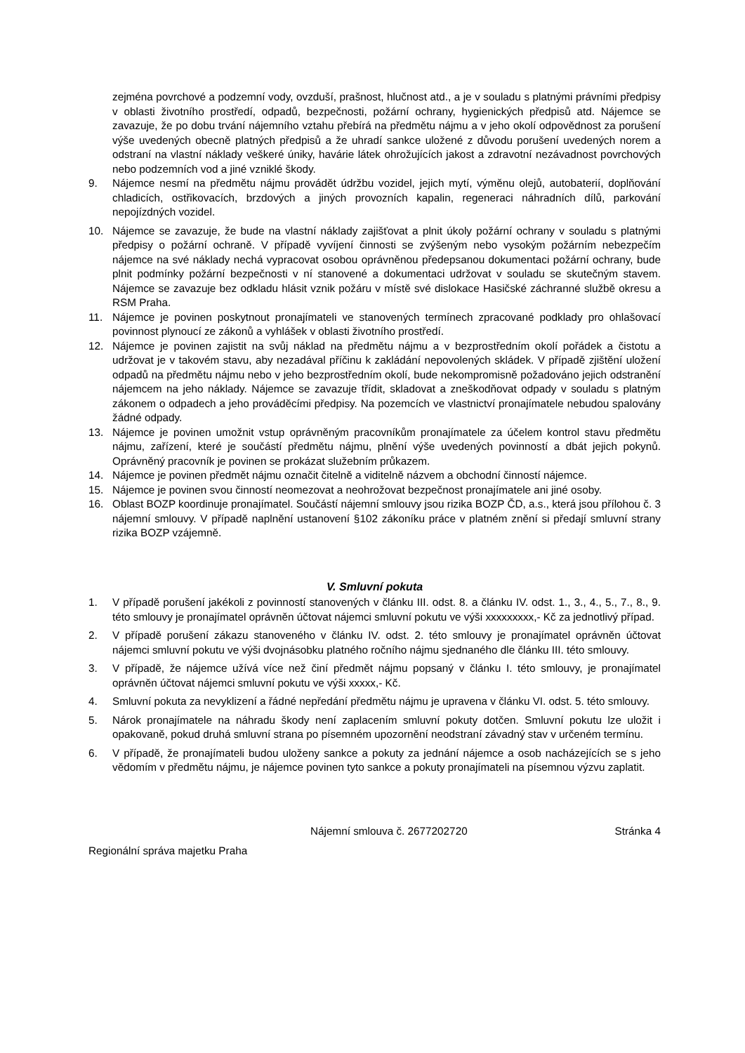zejména povrchové a podzemní vody, ovzduší, prašnost, hlučnost atd., a je v souladu s platnými právními předpisy v oblasti životního prostředí, odpadů, bezpečnosti, požární ochrany, hygienických předpisů atd. Nájemce se zavazuje, že po dobu trvání nájemního vztahu přebírá na předmětu nájmu a v jeho okolí odpovědnost za porušení výše uvedených obecně platných předpisů a že uhradí sankce uložené z důvodu porušení uvedených norem a odstraní na vlastní náklady veškeré úniky, havárie látek ohrožujících jakost a zdravotní nezávadnost povrchových nebo podzemních vod a jiné vzniklé škody.
9. Nájemce nesmí na předmětu nájmu provádět údržbu vozidel, jejich mytí, výměnu olejů, autobaterií, doplňování chladicích, ostřikovacích, brzdových a jiných provozních kapalin, regeneraci náhradních dílů, parkování nepojízdných vozidel.
10. Nájemce se zavazuje, že bude na vlastní náklady zajišťovat a plnit úkoly požární ochrany v souladu s platnými předpisy o požární ochraně. V případě vyvíjení činnosti se zvýšeným nebo vysokým požárním nebezpečím nájemce na své náklady nechá vypracovat osobou oprávněnou předepsanou dokumentaci požární ochrany, bude plnit podmínky požární bezpečnosti v ní stanovené a dokumentaci udržovat v souladu se skutečným stavem. Nájemce se zavazuje bez odkladu hlásit vznik požáru v místě své dislokace Hasičské záchranné službě okresu a RSM Praha.
11. Nájemce je povinen poskytnout pronajímateli ve stanovených termínech zpracované podklady pro ohlašovací povinnost plynoucí ze zákonů a vyhlášek v oblasti životního prostředí.
12. Nájemce je povinen zajistit na svůj náklad na předmětu nájmu a v bezprostředním okolí pořádek a čistotu a udržovat je v takovém stavu, aby nezadával příčinu k zakládání nepovolených skládek. V případě zjištění uložení odpadů na předmětu nájmu nebo v jeho bezprostředním okolí, bude nekompromisně požadováno jejich odstranění nájemcem na jeho náklady. Nájemce se zavazuje třídit, skladovat a zneškodňovat odpady v souladu s platným zákonem o odpadech a jeho prováděcími předpisy. Na pozemcích ve vlastnictví pronajímatele nebudou spalovány žádné odpady.
13. Nájemce je povinen umožnit vstup oprávněným pracovníkům pronajímatele za účelem kontrol stavu předmětu nájmu, zařízení, které je součástí předmětu nájmu, plnění výše uvedených povinností a dbát jejich pokynů. Oprávněný pracovník je povinen se prokázat služebním průkazem.
14. Nájemce je povinen předmět nájmu označit čitelně a viditelně názvem a obchodní činností nájemce.
15. Nájemce je povinen svou činností neomezovat a neohrožovat bezpečnost pronajímatele ani jiné osoby.
16. Oblast BOZP koordinuje pronajímatel. Součástí nájemní smlouvy jsou rizika BOZP ČD, a.s., která jsou přílohou č. 3 nájemní smlouvy. V případě naplnění ustanovení §102 zákoníku práce v platném znění si předají smluvní strany rizika BOZP vzájemně.
V. Smluvní pokuta
1. V případě porušení jakékoli z povinností stanovených v článku III. odst. 8. a článku IV. odst. 1., 3., 4., 5., 7., 8., 9. této smlouvy je pronajímatel oprávněn účtovat nájemci smluvní pokutu ve výši xxxxxxxxx,- Kč za jednotlivý případ.
2. V případě porušení zákazu stanoveného v článku IV. odst. 2. této smlouvy je pronajímatel oprávněn účtovat nájemci smluvní pokutu ve výši dvojnásobku platného ročního nájmu sjednaného dle článku III. této smlouvy.
3. V případě, že nájemce užívá více než činí předmět nájmu popsaný v článku I. této smlouvy, je pronajímatel oprávněn účtovat nájemci smluvní pokutu ve výši xxxxx,- Kč.
4. Smluvní pokuta za nevyklizení a řádné nepředání předmětu nájmu je upravena v článku VI. odst. 5. této smlouvy.
5. Nárok pronajímatele na náhradu škody není zaplacením smluvní pokuty dotčen. Smluvní pokutu lze uložit i opakovaně, pokud druhá smluvní strana po písemném upozornění neodstraní závadný stav v určeném termínu.
6. V případě, že pronajímateli budou uloženy sankce a pokuty za jednání nájemce a osob nacházejících se s jeho vědomím v předmětu nájmu, je nájemce povinen tyto sankce a pokuty pronajímateli na písemnou výzvu zaplatit.
Nájemní smlouva č. 2677202720 Stránka 4
Regionální správa majetku Praha